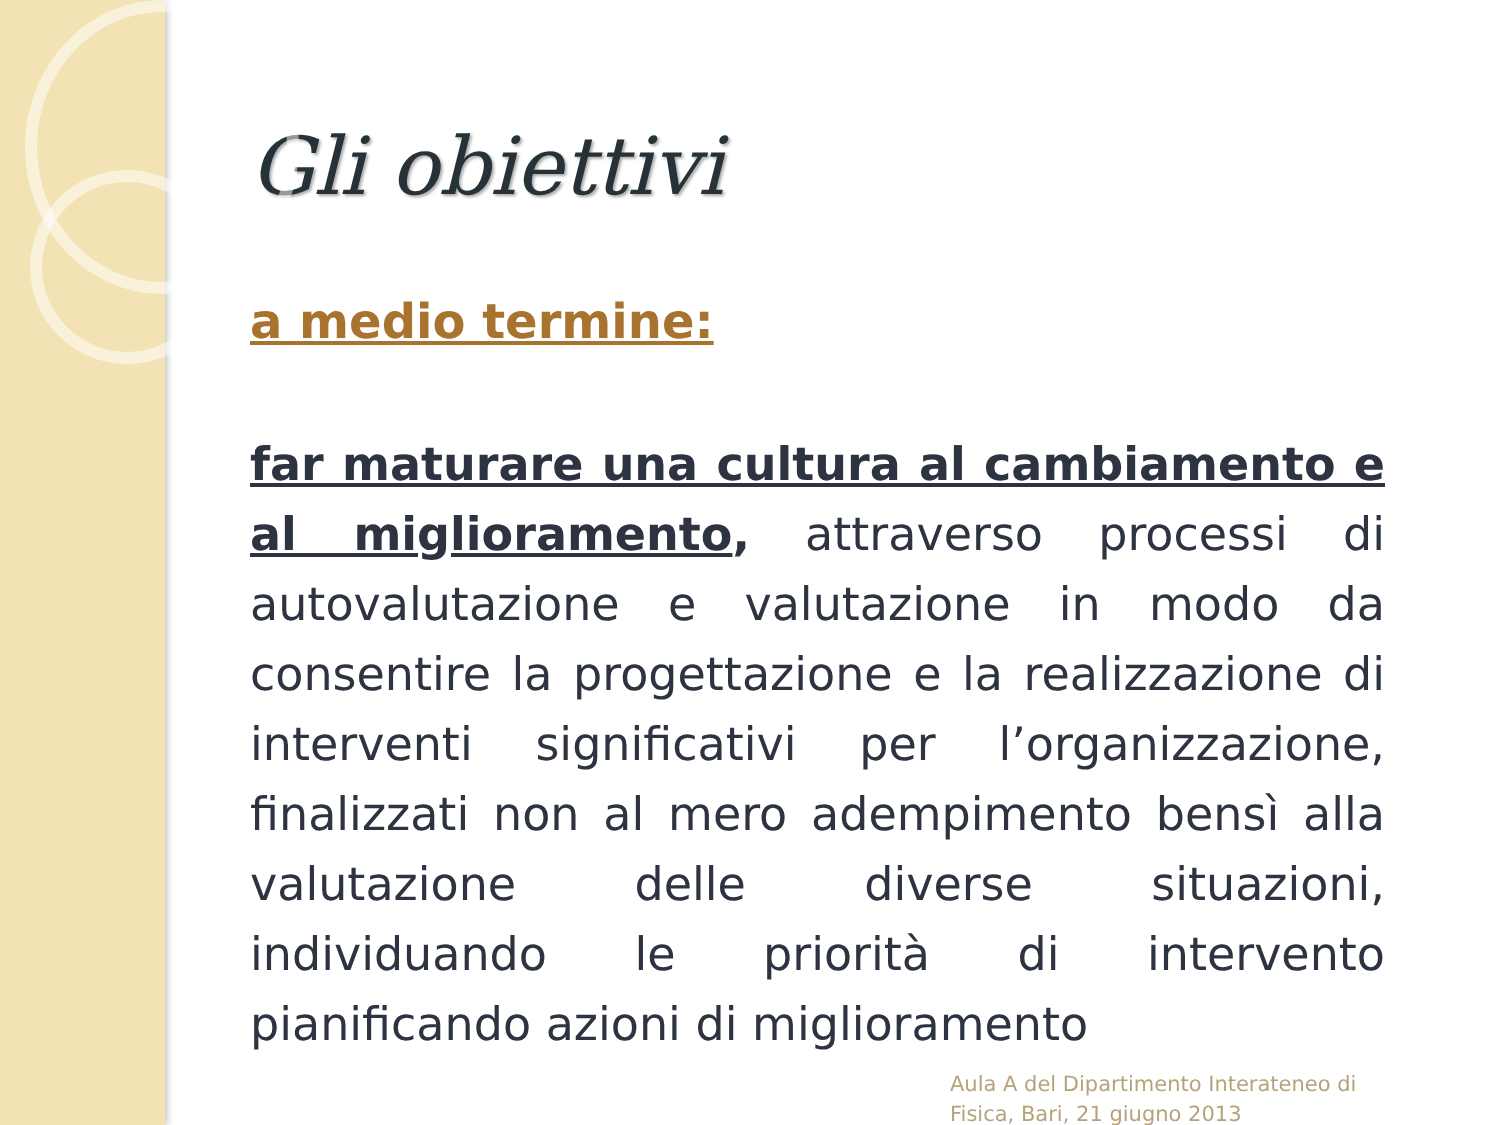Gli obiettivi
a medio termine:
far maturare una cultura al cambiamento e al miglioramento, attraverso processi di autovalutazione e valutazione in modo da consentire la progettazione e la realizzazione di interventi significativi per l’organizzazione, finalizzati non al mero adempimento bensì alla valutazione delle diverse situazioni, individuando le priorità di intervento pianificando azioni di miglioramento
Aula A del Dipartimento Interateneo di
Fisica, Bari, 21 giugno 2013